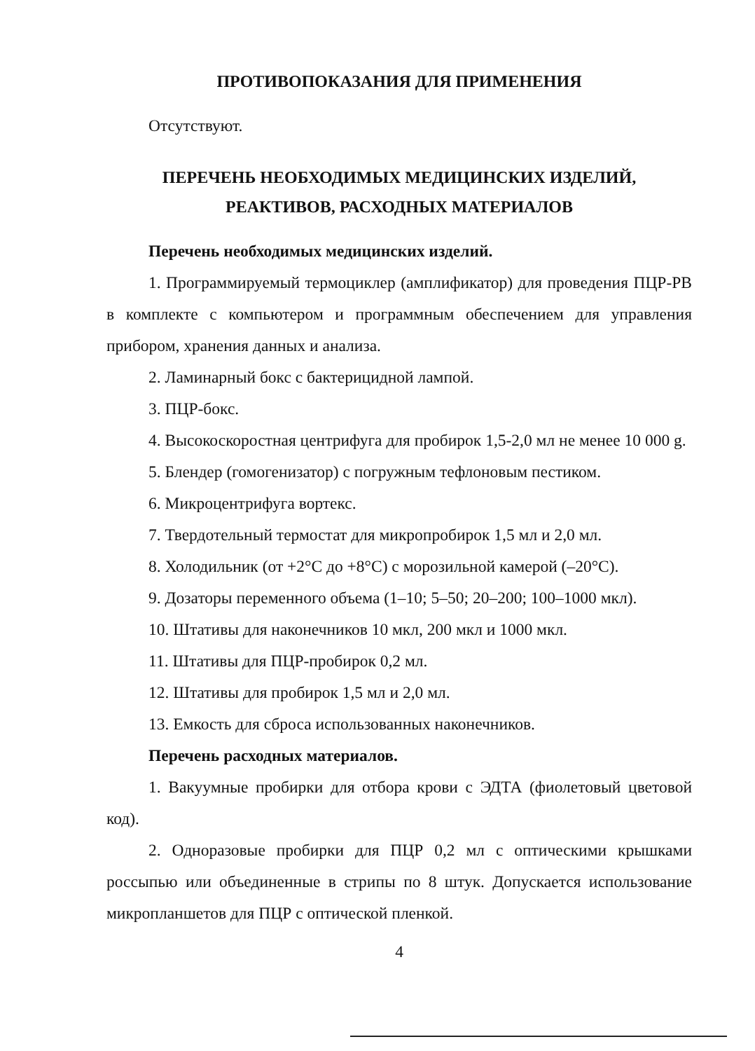ПРОТИВОПОКАЗАНИЯ ДЛЯ ПРИМЕНЕНИЯ
Отсутствуют.
ПЕРЕЧЕНЬ НЕОБХОДИМЫХ МЕДИЦИНСКИХ ИЗДЕЛИЙ,
РЕАКТИВОВ, РАСХОДНЫХ МАТЕРИАЛОВ
Перечень необходимых медицинских изделий.
1. Программируемый термоциклер (амплификатор) для проведения ПЦР-РВ в комплекте с компьютером и программным обеспечением для управления прибором, хранения данных и анализа.
2. Ламинарный бокс с бактерицидной лампой.
3. ПЦР-бокс.
4. Высокоскоростная центрифуга для пробирок 1,5-2,0 мл не менее 10 000 g.
5. Блендер (гомогенизатор) с погружным тефлоновым пестиком.
6. Микроцентрифуга вортекс.
7. Твердотельный термостат для микропробирок 1,5 мл и 2,0 мл.
8. Холодильник (от +2°С до +8°С) с морозильной камерой (–20°С).
9. Дозаторы переменного объема (1–10; 5–50; 20–200; 100–1000 мкл).
10. Штативы для наконечников 10 мкл, 200 мкл и 1000 мкл.
11. Штативы для ПЦР-пробирок 0,2 мл.
12. Штативы для пробирок 1,5 мл и 2,0 мл.
13. Емкость для сброса использованных наконечников.
Перечень расходных материалов.
1. Вакуумные пробирки для отбора крови с ЭДТА (фиолетовый цветовой код).
2. Одноразовые пробирки для ПЦР 0,2 мл с оптическими крышками россыпью или объединенные в стрипы по 8 штук. Допускается использование микропланшетов для ПЦР с оптической пленкой.
4